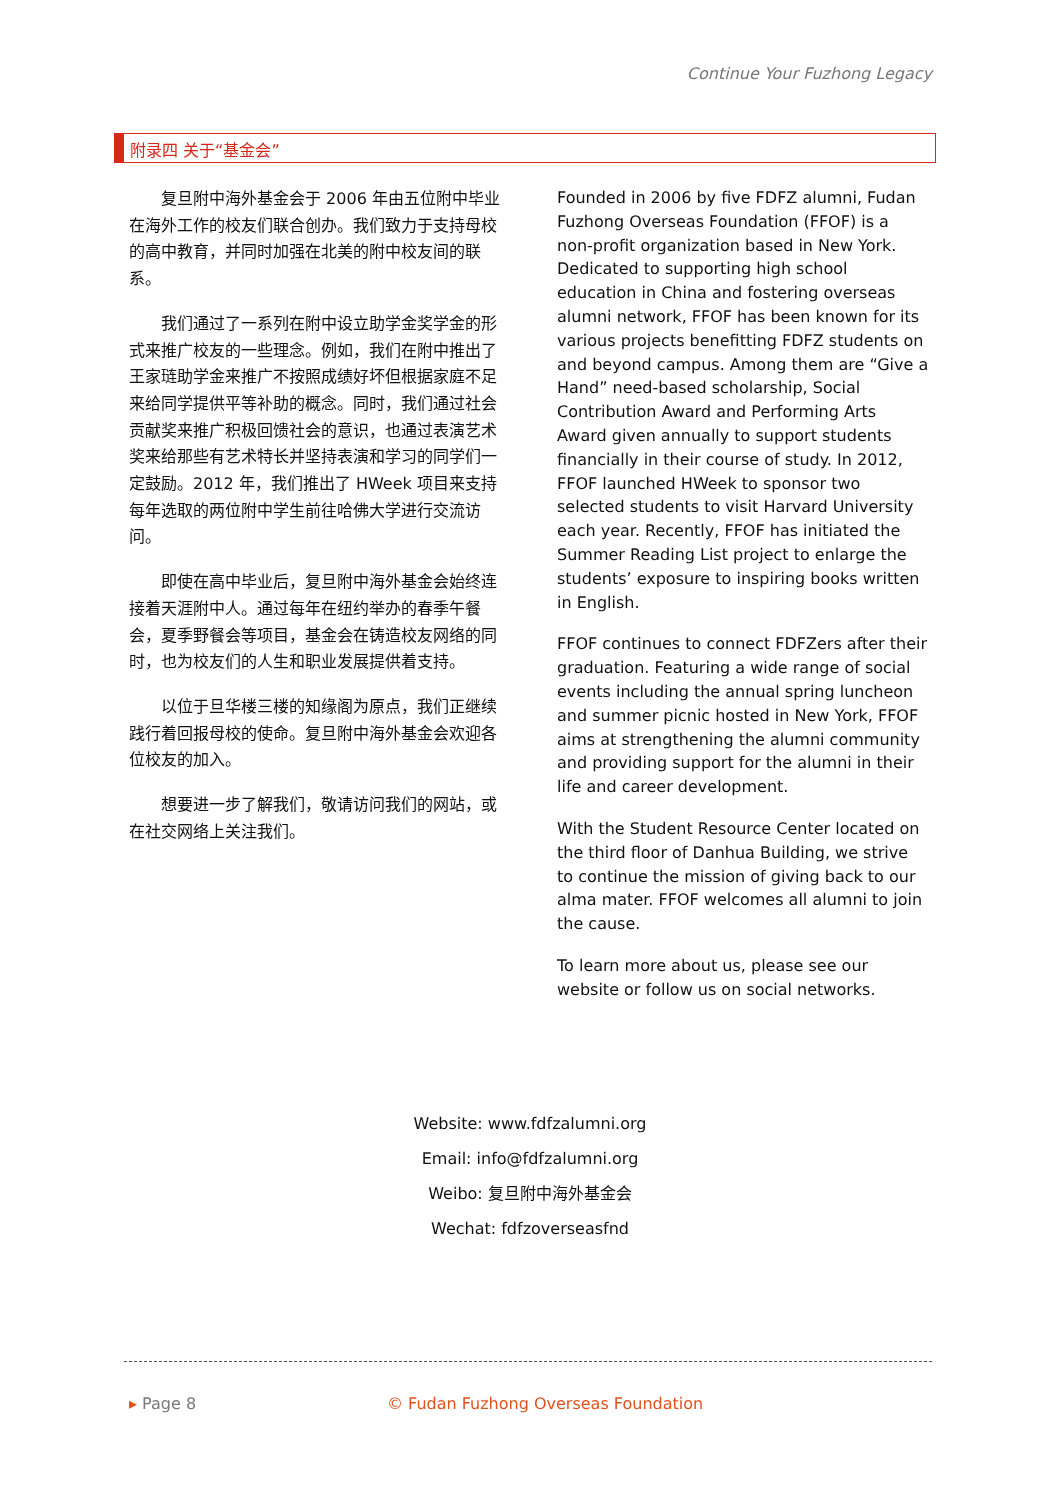Continue Your Fuzhong Legacy
附录四 关于“基金会”
复旦附中海外基金会于 2006 年由五位附中毕业在海外工作的校友们联合创办。我们致力于支持母校的高中教育，并同时加强在北美的附中校友间的联系。
我们通过了一系列在附中设立助学金奖学金的形式来推广校友的一些理念。例如，我们在附中推出了王家琏助学金来推广不按照成绩好坏但根据家庭不足来给同学提供平等补助的概念。同时，我们通过社会贡献奖来推广积极回馈社会的意识，也通过表演艺术奖来给那些有艺术特长并坚持表演和学习的同学们一定鼓励。2012 年，我们推出了 HWeek 项目来支持每年选取的两位附中学生前往哈佛大学进行交流访问。
即使在高中毕业后，复旦附中海外基金会始终连接着天涯附中人。通过每年在纽约举办的春季午餐会，夏季野餐会等项目，基金会在铸造校友网络的同时，也为校友们的人生和职业发展提供着支持。
以位于旦华楼三楼的知缘阁为原点，我们正继续践行着回报母校的使命。复旦附中海外基金会欢迎各位校友的加入。
想要进一步了解我们，敬请访问我们的网站，或在社交网络上关注我们。
Founded in 2006 by five FDFZ alumni, Fudan Fuzhong Overseas Foundation (FFOF) is a non-profit organization based in New York. Dedicated to supporting high school education in China and fostering overseas alumni network, FFOF has been known for its various projects benefitting FDFZ students on and beyond campus. Among them are “Give a Hand” need-based scholarship, Social Contribution Award and Performing Arts Award given annually to support students financially in their course of study. In 2012, FFOF launched HWeek to sponsor two selected students to visit Harvard University each year. Recently, FFOF has initiated the Summer Reading List project to enlarge the students’ exposure to inspiring books written in English.
FFOF continues to connect FDFZers after their graduation. Featuring a wide range of social events including the annual spring luncheon and summer picnic hosted in New York, FFOF aims at strengthening the alumni community and providing support for the alumni in their life and career development.
With the Student Resource Center located on the third floor of Danhua Building, we strive to continue the mission of giving back to our alma mater. FFOF welcomes all alumni to join the cause.
To learn more about us, please see our website or follow us on social networks.
Website: www.fdfzalumni.org
Email: info@fdfzalumni.org
Weibo: 复旦附中海外基金会
Wechat: fdfzoverseasfnd
▸ Page 8 © Fudan Fuzhong Overseas Foundation